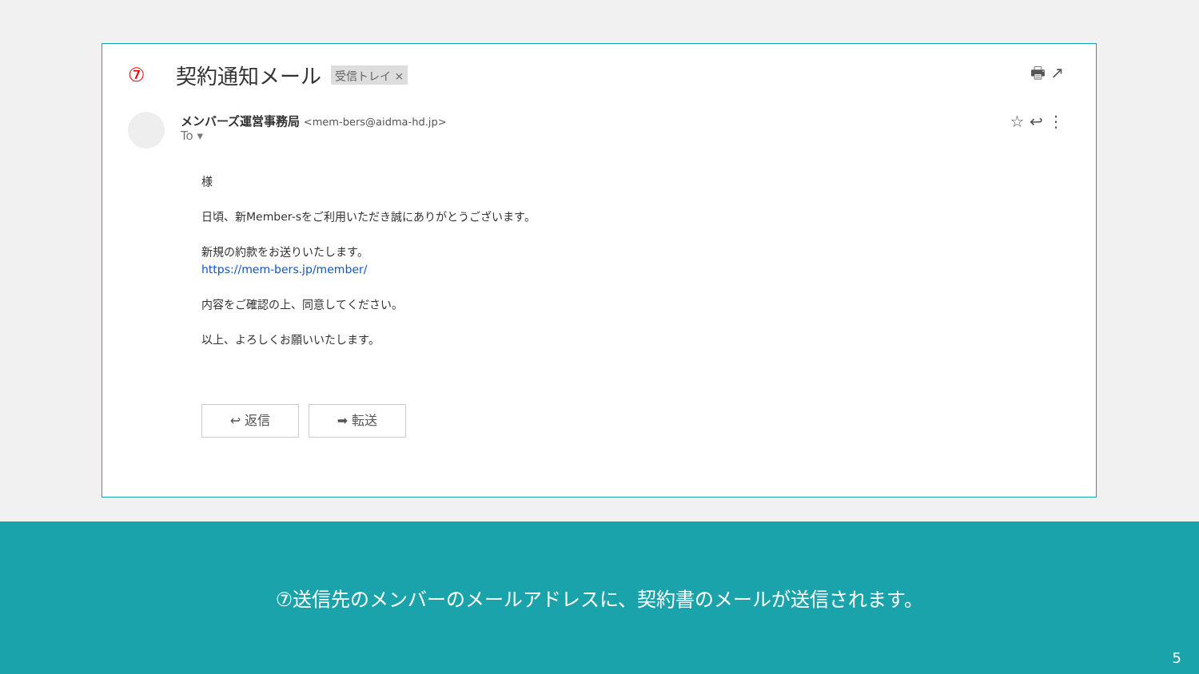⑦ 契約通知メール 受信トレイ × 🖶 ↗
メンバーズ運営事務局 <mem-bers@aidma-hd.jp>
To ▾
☆ ↩ ⋮
様
日頃、新Member-sをご利用いただき誠にありがとうございます。
新規の約款をお送りいたします。
https://mem-bers.jp/member/
内容をご確認の上、同意してください。
以上、よろしくお願いいたします。
↩ 返信 ➡ 転送
⑦送信先のメンバーのメールアドレスに、契約書のメールが送信されます。
5